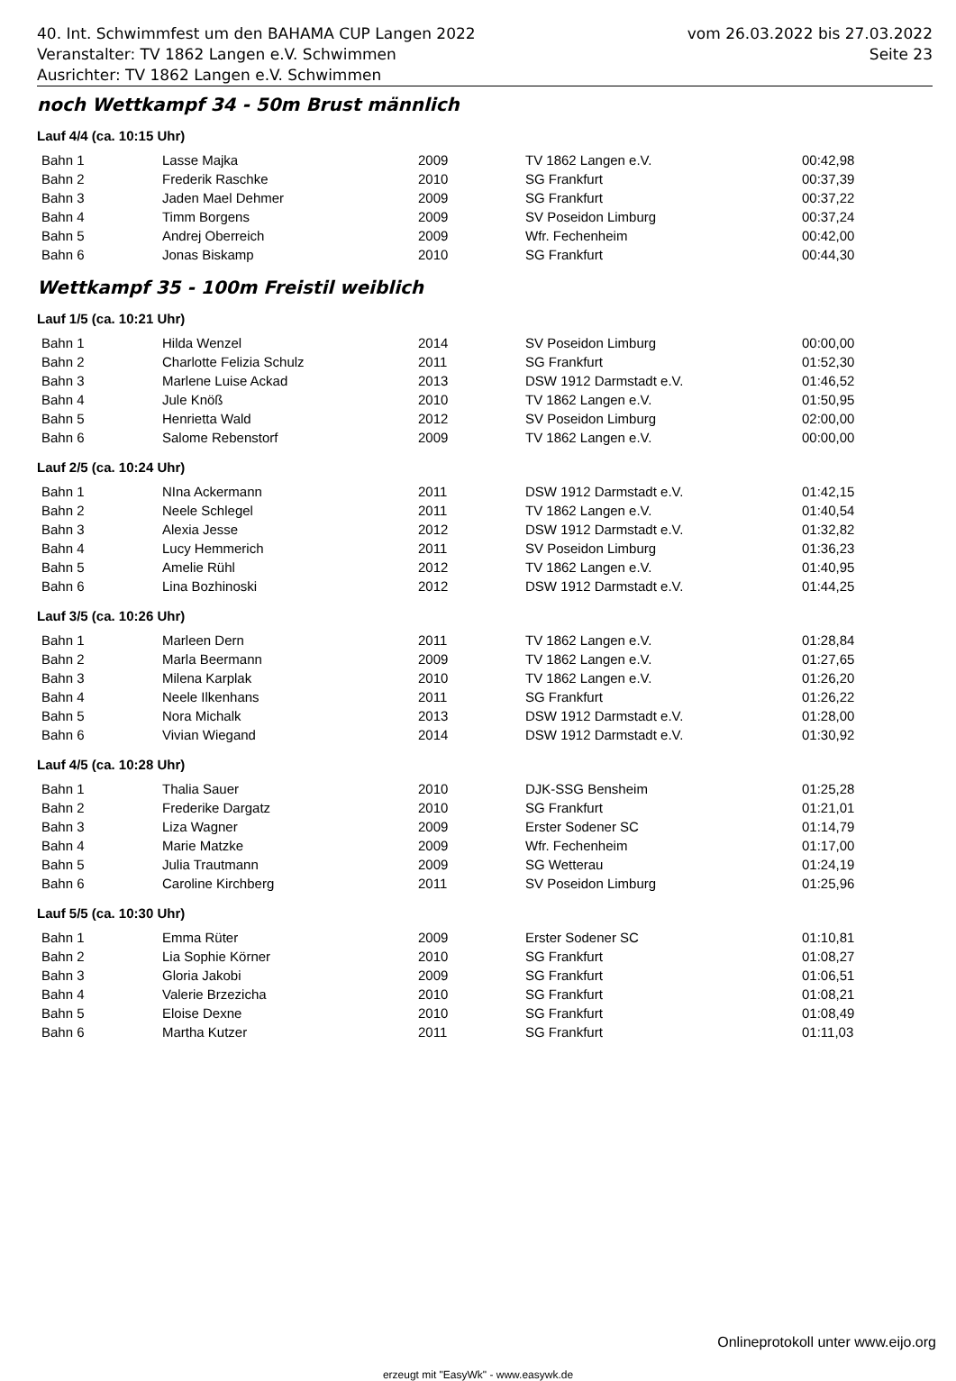40. Int. Schwimmfest um den BAHAMA CUP Langen 2022
Veranstalter: TV 1862 Langen e.V. Schwimmen
Ausrichter: TV 1862 Langen e.V. Schwimmen
vom 26.03.2022 bis 27.03.2022
Seite 23
noch Wettkampf 34 - 50m Brust männlich
Lauf 4/4 (ca. 10:15 Uhr)
| Bahn 1 | Lasse Majka | 2009 | TV 1862 Langen e.V. | 00:42,98 |
| Bahn 2 | Frederik Raschke | 2010 | SG Frankfurt | 00:37,39 |
| Bahn 3 | Jaden Mael Dehmer | 2009 | SG Frankfurt | 00:37,22 |
| Bahn 4 | Timm Borgens | 2009 | SV Poseidon Limburg | 00:37,24 |
| Bahn 5 | Andrej Oberreich | 2009 | Wfr. Fechenheim | 00:42,00 |
| Bahn 6 | Jonas Biskamp | 2010 | SG Frankfurt | 00:44,30 |
Wettkampf 35 - 100m Freistil weiblich
Lauf 1/5 (ca. 10:21 Uhr)
| Bahn 1 | Hilda Wenzel | 2014 | SV Poseidon Limburg | 00:00,00 |
| Bahn 2 | Charlotte Felizia Schulz | 2011 | SG Frankfurt | 01:52,30 |
| Bahn 3 | Marlene Luise Ackad | 2013 | DSW 1912 Darmstadt e.V. | 01:46,52 |
| Bahn 4 | Jule Knöß | 2010 | TV 1862 Langen e.V. | 01:50,95 |
| Bahn 5 | Henrietta Wald | 2012 | SV Poseidon Limburg | 02:00,00 |
| Bahn 6 | Salome Rebenstorf | 2009 | TV 1862 Langen e.V. | 00:00,00 |
Lauf 2/5 (ca. 10:24 Uhr)
| Bahn 1 | NIna Ackermann | 2011 | DSW 1912 Darmstadt e.V. | 01:42,15 |
| Bahn 2 | Neele Schlegel | 2011 | TV 1862 Langen e.V. | 01:40,54 |
| Bahn 3 | Alexia Jesse | 2012 | DSW 1912 Darmstadt e.V. | 01:32,82 |
| Bahn 4 | Lucy Hemmerich | 2011 | SV Poseidon Limburg | 01:36,23 |
| Bahn 5 | Amelie Rühl | 2012 | TV 1862 Langen e.V. | 01:40,95 |
| Bahn 6 | Lina Bozhinoski | 2012 | DSW 1912 Darmstadt e.V. | 01:44,25 |
Lauf 3/5 (ca. 10:26 Uhr)
| Bahn 1 | Marleen Dern | 2011 | TV 1862 Langen e.V. | 01:28,84 |
| Bahn 2 | Marla Beermann | 2009 | TV 1862 Langen e.V. | 01:27,65 |
| Bahn 3 | Milena Karplak | 2010 | TV 1862 Langen e.V. | 01:26,20 |
| Bahn 4 | Neele Ilkenhans | 2011 | SG Frankfurt | 01:26,22 |
| Bahn 5 | Nora Michalk | 2013 | DSW 1912 Darmstadt e.V. | 01:28,00 |
| Bahn 6 | Vivian Wiegand | 2014 | DSW 1912 Darmstadt e.V. | 01:30,92 |
Lauf 4/5 (ca. 10:28 Uhr)
| Bahn 1 | Thalia Sauer | 2010 | DJK-SSG Bensheim | 01:25,28 |
| Bahn 2 | Frederike Dargatz | 2010 | SG Frankfurt | 01:21,01 |
| Bahn 3 | Liza Wagner | 2009 | Erster Sodener SC | 01:14,79 |
| Bahn 4 | Marie Matzke | 2009 | Wfr. Fechenheim | 01:17,00 |
| Bahn 5 | Julia Trautmann | 2009 | SG Wetterau | 01:24,19 |
| Bahn 6 | Caroline Kirchberg | 2011 | SV Poseidon Limburg | 01:25,96 |
Lauf 5/5 (ca. 10:30 Uhr)
| Bahn 1 | Emma Rüter | 2009 | Erster Sodener SC | 01:10,81 |
| Bahn 2 | Lia Sophie Körner | 2010 | SG Frankfurt | 01:08,27 |
| Bahn 3 | Gloria Jakobi | 2009 | SG Frankfurt | 01:06,51 |
| Bahn 4 | Valerie Brzezicha | 2010 | SG Frankfurt | 01:08,21 |
| Bahn 5 | Eloise Dexne | 2010 | SG Frankfurt | 01:08,49 |
| Bahn 6 | Martha Kutzer | 2011 | SG Frankfurt | 01:11,03 |
Onlineprotokoll unter www.eijo.org
erzeugt mit "EasyWk" - www.easywk.de